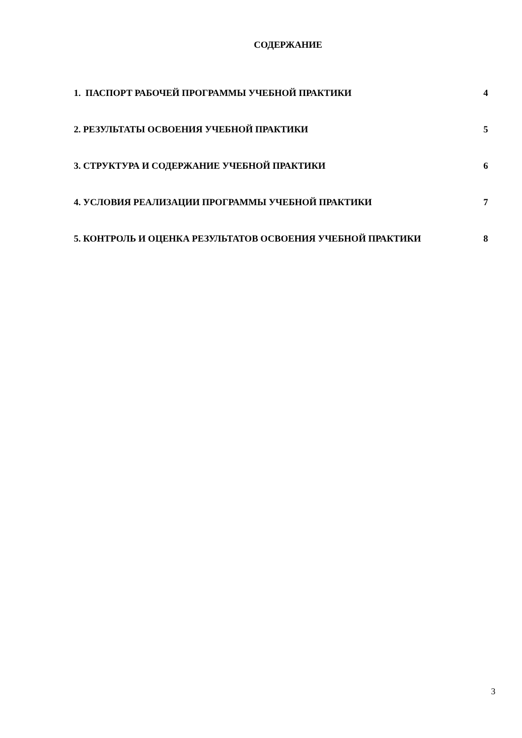СОДЕРЖАНИЕ
| 1. ПАСПОРТ РАБОЧЕЙ ПРОГРАММЫ УЧЕБНОЙ ПРАКТИКИ | 4 |
| 2. РЕЗУЛЬТАТЫ ОСВОЕНИЯ УЧЕБНОЙ ПРАКТИКИ | 5 |
| 3. СТРУКТУРА И СОДЕРЖАНИЕ УЧЕБНОЙ ПРАКТИКИ | 6 |
| 4. УСЛОВИЯ РЕАЛИЗАЦИИ ПРОГРАММЫ УЧЕБНОЙ ПРАКТИКИ | 7 |
| 5. КОНТРОЛЬ И ОЦЕНКА РЕЗУЛЬТАТОВ ОСВОЕНИЯ УЧЕБНОЙ ПРАКТИКИ | 8 |
3